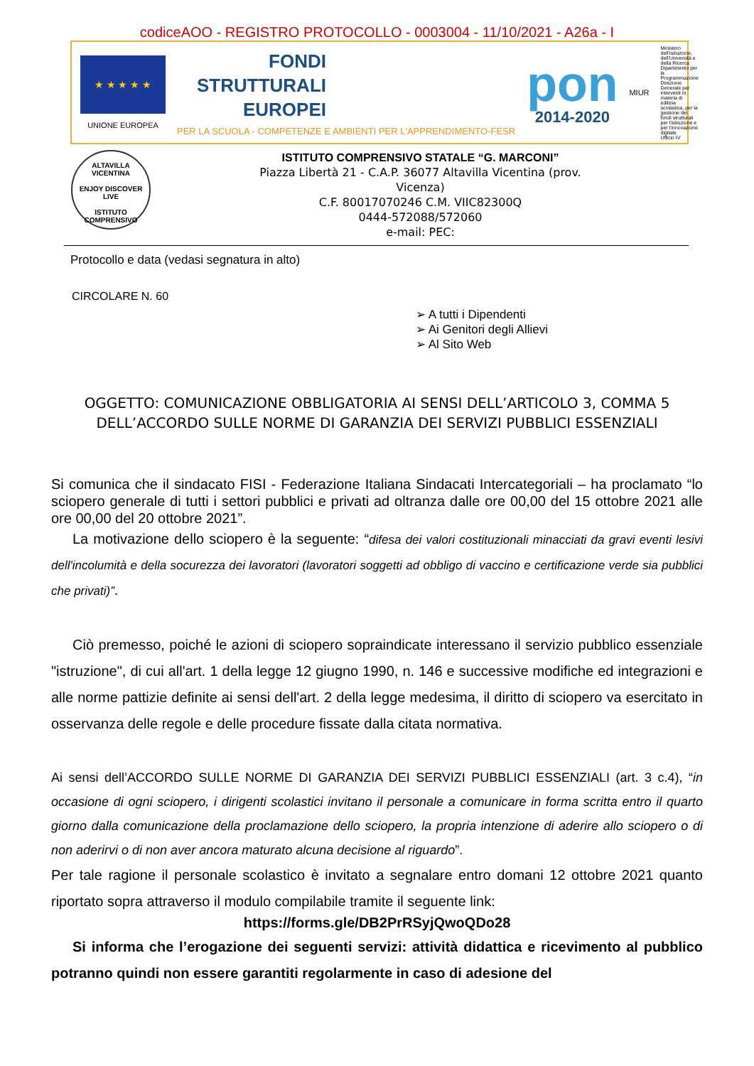codiceAOO - REGISTRO PROTOCOLLO - 0003004 - 11/10/2021 - A26a - I
★ ★ ★ ★ ★
UNIONE EUROPEA
FONDI
STRUTTURALI
EUROPEI
PER LA SCUOLA - COMPETENZE E AMBIENTI PER L'APPRENDIMENTO-FESR
pon
2014-2020
MIUR
Ministero dell'Istruzione, dell'Università e della Ricerca
Dipartimento per la Programmazione
Direzione Generale per interventi in materia di edilizia scolastica, per la gestione dei fondi strutturali per l'istruzione e per l'innovazione digitale
Ufficio IV
ALTAVILLA
VICENTINA
ENJOY DISCOVER LIVE
ISTITUTO
COMPRENSIVO
ISTITUTO COMPRENSIVO STATALE “G. MARCONI”
Piazza Libertà 21 - C.A.P. 36077 Altavilla Vicentina (prov.
Vicenza)
C.F. 80017070246 C.M. VIIC82300Q
0444-572088/572060
e-mail: PEC:
Protocollo e data (vedasi segnatura in alto)
CIRCOLARE N. 60
➢ A tutti i Dipendenti
➢ Ai Genitori degli Allievi
➢ Al Sito Web
OGGETTO: COMUNICAZIONE OBBLIGATORIA AI SENSI DELL’ARTICOLO 3, COMMA 5 DELL’ACCORDO SULLE NORME DI GARANZIA DEI SERVIZI PUBBLICI ESSENZIALI
Si comunica che il sindacato FISI - Federazione Italiana Sindacati Intercategoriali – ha proclamato “lo sciopero generale di tutti i settori pubblici e privati ad oltranza dalle ore 00,00 del 15 ottobre 2021 alle ore 00,00 del 20 ottobre 2021”.
La motivazione dello sciopero è la seguente: “difesa dei valori costituzionali minacciati da gravi eventi lesivi dell'incolumità e della socurezza dei lavoratori (lavoratori soggetti ad obbligo di vaccino e certificazione verde sia pubblici che privati)”.
Ciò premesso, poiché le azioni di sciopero sopraindicate interessano il servizio pubblico essenziale "istruzione", di cui all'art. 1 della legge 12 giugno 1990, n. 146 e successive modifiche ed integrazioni e alle norme pattizie definite ai sensi dell'art. 2 della legge medesima, il diritto di sciopero va esercitato in osservanza delle regole e delle procedure fissate dalla citata normativa.
Ai sensi dell’ACCORDO SULLE NORME DI GARANZIA DEI SERVIZI PUBBLICI ESSENZIALI (art. 3 c.4), “in occasione di ogni sciopero, i dirigenti scolastici invitano il personale a comunicare in forma scritta entro il quarto giorno dalla comunicazione della proclamazione dello sciopero, la propria intenzione di aderire allo sciopero o di non aderirvi o di non aver ancora maturato alcuna decisione al riguardo”.
Per tale ragione il personale scolastico è invitato a segnalare entro domani 12 ottobre 2021 quanto riportato sopra attraverso il modulo compilabile tramite il seguente link:
https://forms.gle/DB2PrRSyjQwoQDo28
Si informa che l’erogazione dei seguenti servizi: attività didattica e ricevimento al pubblico potranno quindi non essere garantiti regolarmente in caso di adesione del